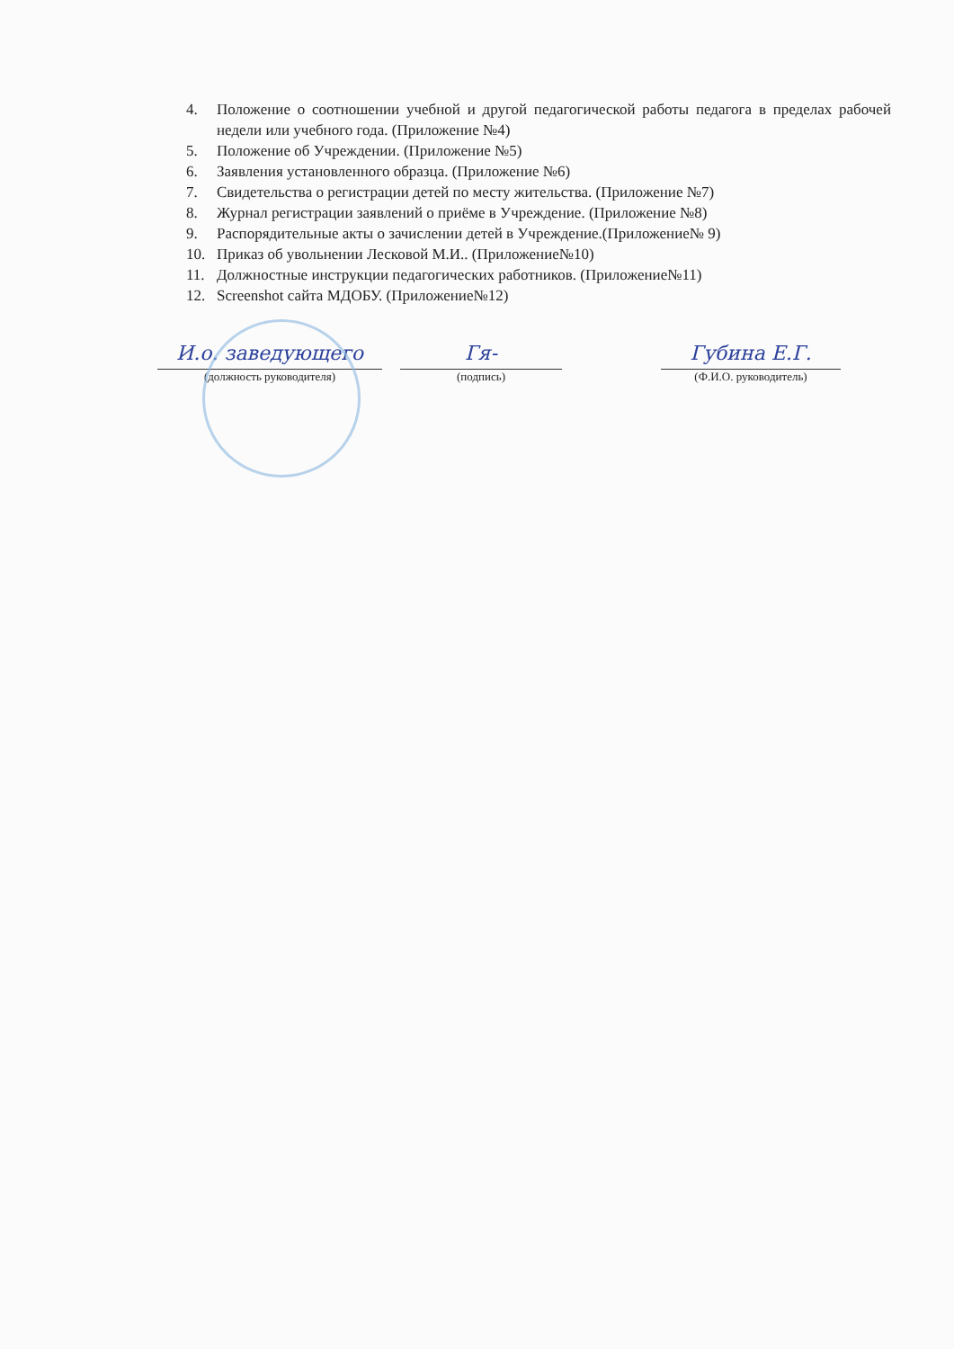4. Положение о соотношении учебной и другой педагогической работы педагога в пределах рабочей недели или учебного года. (Приложение №4)
5. Положение об Учреждении. (Приложение №5)
6. Заявления установленного образца. (Приложение №6)
7. Свидетельства о регистрации детей по месту жительства. (Приложение №7)
8. Журнал регистрации заявлений о приёме в Учреждение. (Приложение №8)
9. Распорядительные акты о зачислении детей в Учреждение.(Приложение№ 9)
10. Приказ об увольнении Лесковой М.И.. (Приложение№10)
11. Должностные инструкции педагогических работников. (Приложение№11)
12. Screenshot сайта МДОБУ. (Приложение№12)
И.о. заведующего
(должность руководителя)
Гя-
(подпись)
Губина Е.Г.
(Ф.И.О. руководитель)